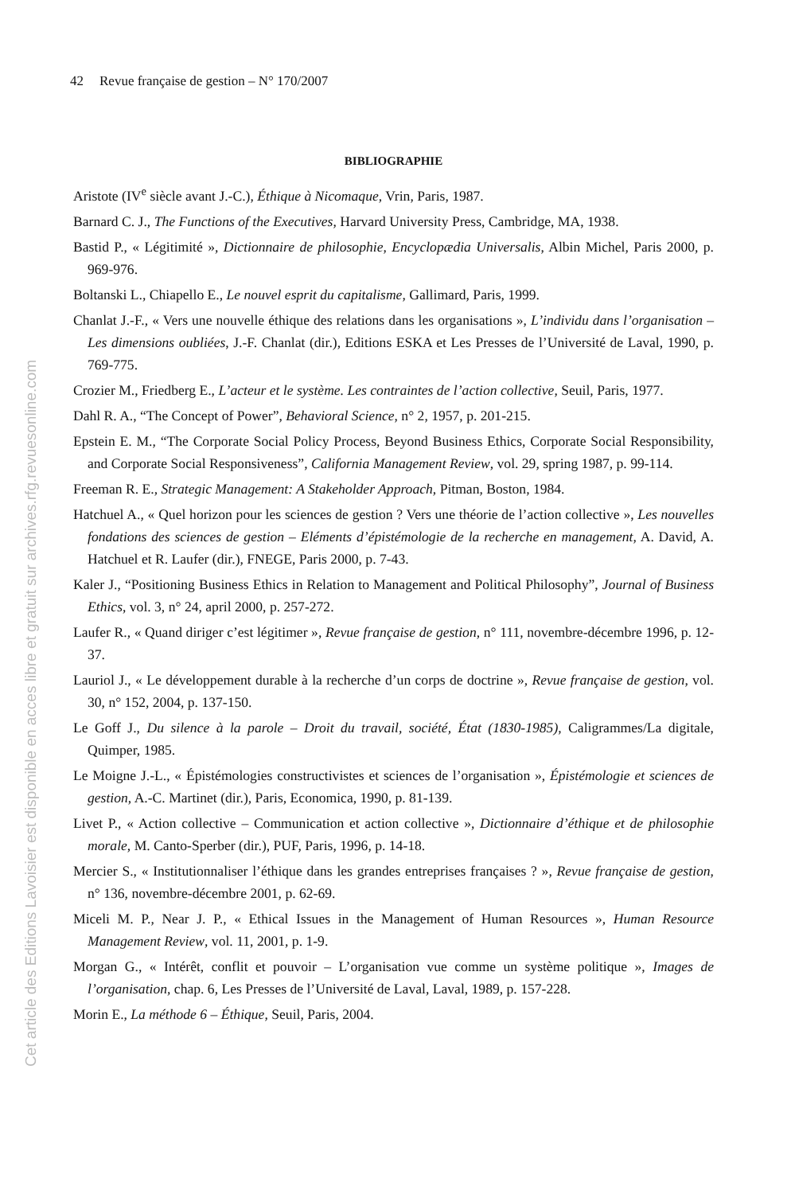42 Revue française de gestion – N° 170/2007
Cet article des Editions Lavoisier est disponible en acces libre et gratuit sur archives.rfg.revuesonline.com
BIBLIOGRAPHIE
Aristote (IV<sup>e</sup> siècle avant J.-C.), Éthique à Nicomaque, Vrin, Paris, 1987.
Barnard C. J., The Functions of the Executives, Harvard University Press, Cambridge, MA, 1938.
Bastid P., « Légitimité », Dictionnaire de philosophie, Encyclopædia Universalis, Albin Michel, Paris 2000, p. 969-976.
Boltanski L., Chiapello E., Le nouvel esprit du capitalisme, Gallimard, Paris, 1999.
Chanlat J.-F., « Vers une nouvelle éthique des relations dans les organisations », L’individu dans l’organisation – Les dimensions oubliées, J.-F. Chanlat (dir.), Editions ESKA et Les Presses de l’Université de Laval, 1990, p. 769-775.
Crozier M., Friedberg E., L’acteur et le système. Les contraintes de l’action collective, Seuil, Paris, 1977.
Dahl R. A., “The Concept of Power”, Behavioral Science, n° 2, 1957, p. 201-215.
Epstein E. M., “The Corporate Social Policy Process, Beyond Business Ethics, Corporate Social Responsibility, and Corporate Social Responsiveness”, California Management Review, vol. 29, spring 1987, p. 99-114.
Freeman R. E., Strategic Management: A Stakeholder Approach, Pitman, Boston, 1984.
Hatchuel A., « Quel horizon pour les sciences de gestion ? Vers une théorie de l’action collective », Les nouvelles fondations des sciences de gestion – Eléments d’épistémologie de la recherche en management, A. David, A. Hatchuel et R. Laufer (dir.), FNEGE, Paris 2000, p. 7-43.
Kaler J., “Positioning Business Ethics in Relation to Management and Political Philosophy”, Journal of Business Ethics, vol. 3, n° 24, april 2000, p. 257-272.
Laufer R., « Quand diriger c’est légitimer », Revue française de gestion, n° 111, novembre-décembre 1996, p. 12-37.
Lauriol J., « Le développement durable à la recherche d’un corps de doctrine », Revue française de gestion, vol. 30, n° 152, 2004, p. 137-150.
Le Goff J., Du silence à la parole – Droit du travail, société, État (1830-1985), Caligrammes/La digitale, Quimper, 1985.
Le Moigne J.-L., « Épistémologies constructivistes et sciences de l’organisation », Épistémologie et sciences de gestion, A.-C. Martinet (dir.), Paris, Economica, 1990, p. 81-139.
Livet P., « Action collective – Communication et action collective », Dictionnaire d’éthique et de philosophie morale, M. Canto-Sperber (dir.), PUF, Paris, 1996, p. 14-18.
Mercier S., « Institutionnaliser l’éthique dans les grandes entreprises françaises ? », Revue française de gestion, n° 136, novembre-décembre 2001, p. 62-69.
Miceli M. P., Near J. P., « Ethical Issues in the Management of Human Resources », Human Resource Management Review, vol. 11, 2001, p. 1-9.
Morgan G., « Intérêt, conflit et pouvoir – L’organisation vue comme un système politique », Images de l’organisation, chap. 6, Les Presses de l’Université de Laval, Laval, 1989, p. 157-228.
Morin E., La méthode 6 – Éthique, Seuil, Paris, 2004.